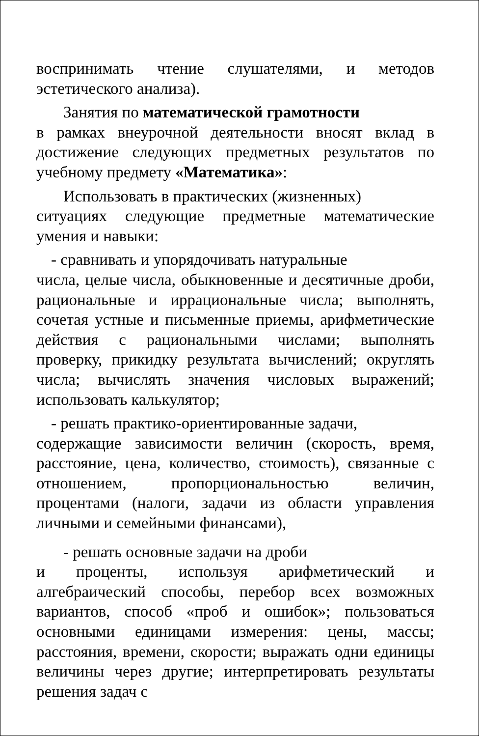воспринимать чтение слушателями, и методов эстетического анализа).
Занятия по математической грамотности
в рамках внеурочной деятельности вносят вклад в достижение следующих предметных результатов по учебному предмету «Математика»:
Использовать в практических (жизненных)
ситуациях следующие предметные математические умения и навыки:
- сравнивать и упорядочивать натуральные
числа, целые числа, обыкновенные и десятичные дроби, рациональные и иррациональные числа; выполнять, сочетая устные и письменные приемы, арифметические действия с рациональными числами; выполнять проверку, прикидку результата вычислений; округлять числа; вычислять значения числовых выражений; использовать калькулятор;
- решать практико-ориентированные задачи,
содержащие зависимости величин (скорость, время, расстояние, цена, количество, стоимость), связанные с отношением, пропорциональностью величин, процентами (налоги, задачи из области управления личными и семейными финансами),
- решать основные задачи на дроби
и проценты, используя арифметический и алгебраический способы, перебор всех возможных вариантов, способ «проб и ошибок»; пользоваться основными единицами измерения: цены, массы; расстояния, времени, скорости; выражать одни единицы величины через другие; интерпретировать результаты решения задач с